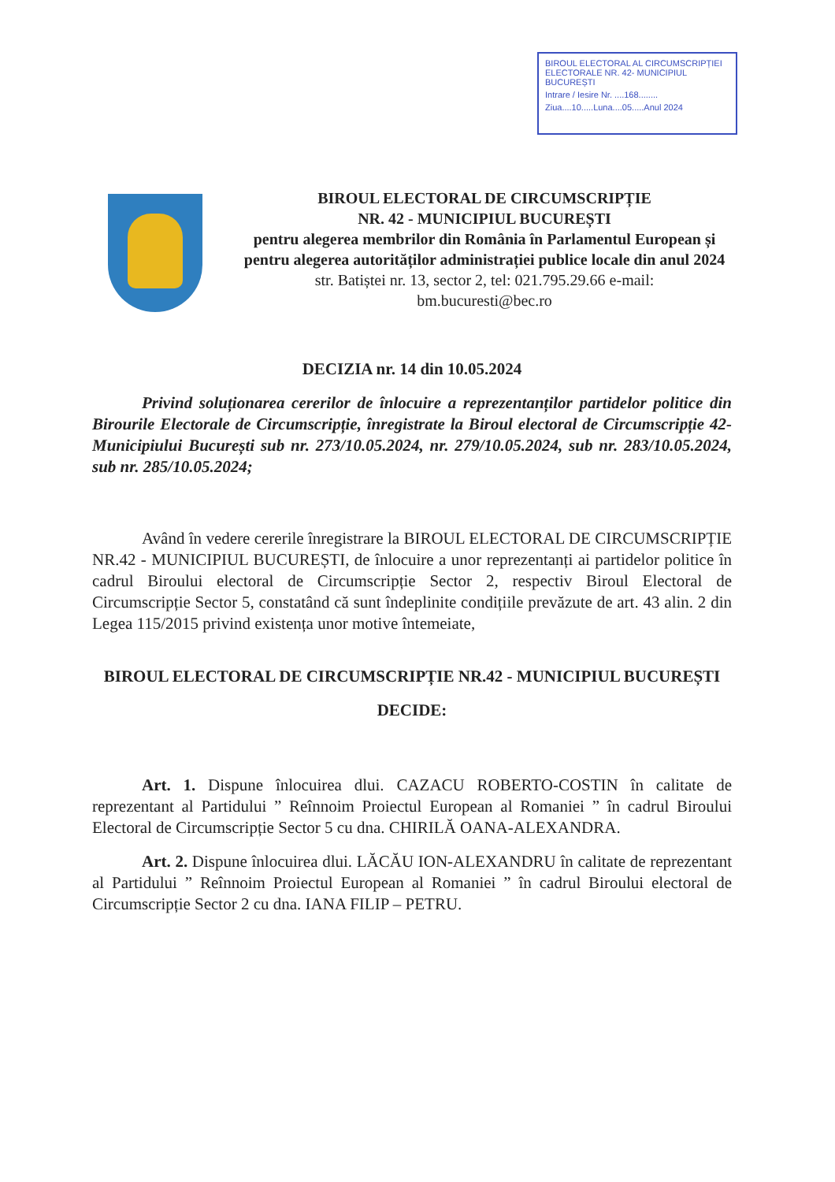BIROUL ELECTORAL AL CIRCUMSCRIPȚIEI ELECTORALE NR. 42- MUNICIPIUL BUCUREȘTI
Intrare / Iesire Nr. ....168........
Ziua....10.....Luna....05.....Anul 2024
BIROUL ELECTORAL DE CIRCUMSCRIPȚIE
NR. 42 - MUNICIPIUL BUCUREȘTI
pentru alegerea membrilor din România în Parlamentul European și pentru alegerea autorităților administrației publice locale din anul 2024
str. Batiștei nr. 13, sector 2, tel: 021.795.29.66 e-mail:
bm.bucuresti@bec.ro
DECIZIA nr. 14 din 10.05.2024
Privind soluționarea cererilor de înlocuire a reprezentanților partidelor politice din Birourile Electorale de Circumscripție, înregistrate la Biroul electoral de Circumscripție 42- Municipiului București sub nr. 273/10.05.2024, nr. 279/10.05.2024, sub nr. 283/10.05.2024, sub nr. 285/10.05.2024;
Având în vedere cererile înregistrare la BIROUL ELECTORAL DE CIRCUMSCRIPȚIE NR.42 - MUNICIPIUL BUCUREȘTI, de înlocuire a unor reprezentanți ai partidelor politice în cadrul Biroului electoral de Circumscripție Sector 2, respectiv Biroul Electoral de Circumscripție Sector 5, constatând că sunt îndeplinite condițiile prevăzute de art. 43 alin. 2 din Legea 115/2015 privind existența unor motive întemeiate,
BIROUL ELECTORAL DE CIRCUMSCRIPȚIE NR.42 - MUNICIPIUL BUCUREȘTI
DECIDE:
Art. 1. Dispune înlocuirea dlui. CAZACU ROBERTO-COSTIN în calitate de reprezentant al Partidului ” Reînnoim Proiectul European al Romaniei ” în cadrul Biroului Electoral de Circumscripție Sector 5 cu dna. CHIRILĂ OANA-ALEXANDRA.
Art. 2. Dispune înlocuirea dlui. LĂCĂU ION-ALEXANDRU în calitate de reprezentant al Partidului ” Reînnoim Proiectul European al Romaniei ” în cadrul Biroului electoral de Circumscripție Sector 2 cu dna. IANA FILIP – PETRU.